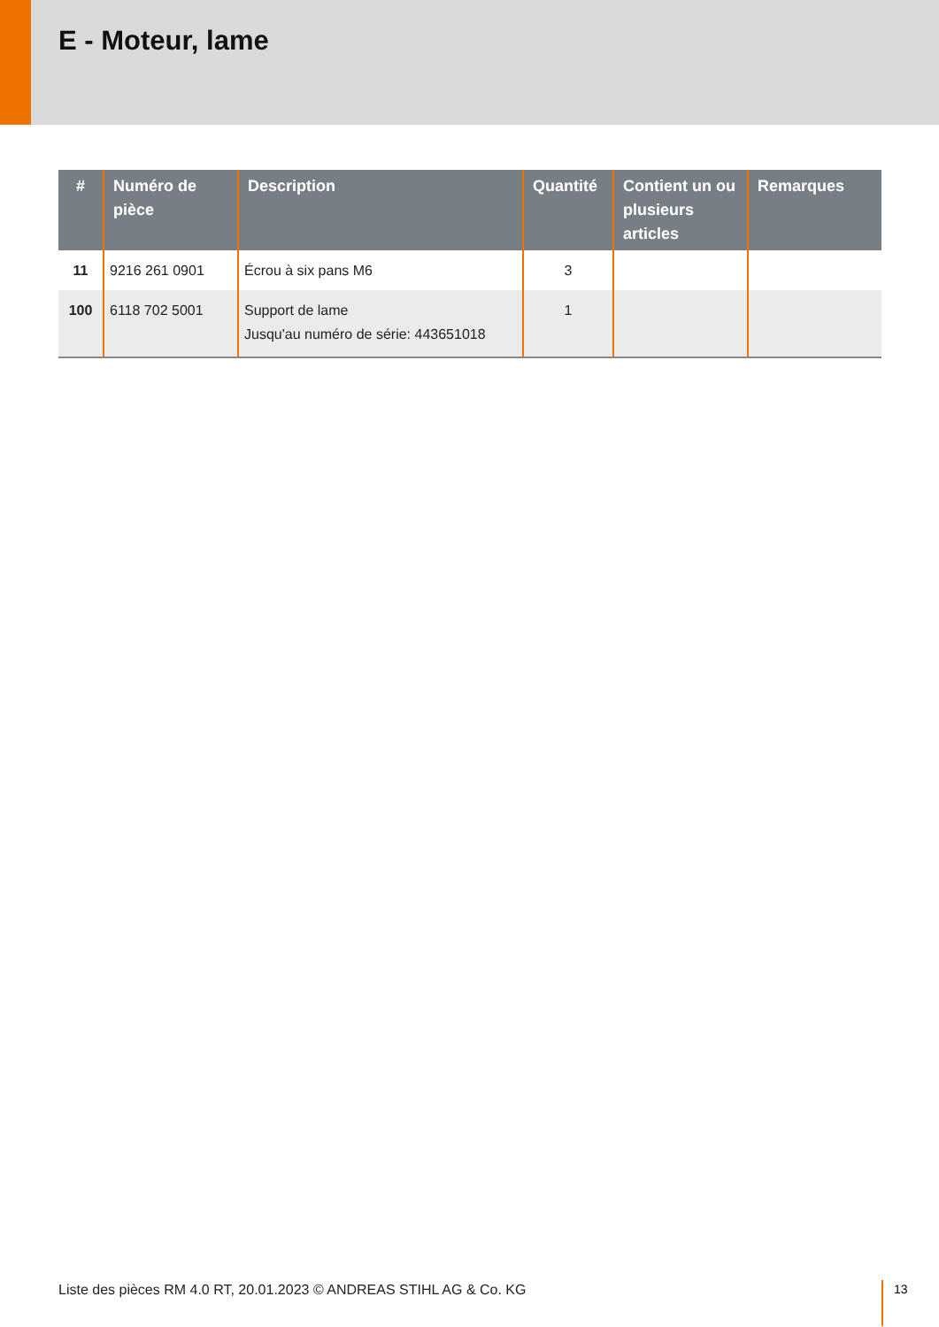E - Moteur, lame
| # | Numéro de pièce | Description | Quantité | Contient un ou plusieurs articles | Remarques |
| --- | --- | --- | --- | --- | --- |
| 11 | 9216 261 0901 | Écrou à six pans M6 | 3 | | |
| 100 | 6118 702 5001 | Support de lame Jusqu'au numéro de série: 443651018 | 1 | | |
Liste des pièces RM 4.0 RT, 20.01.2023 © ANDREAS STIHL AG & Co. KG
13